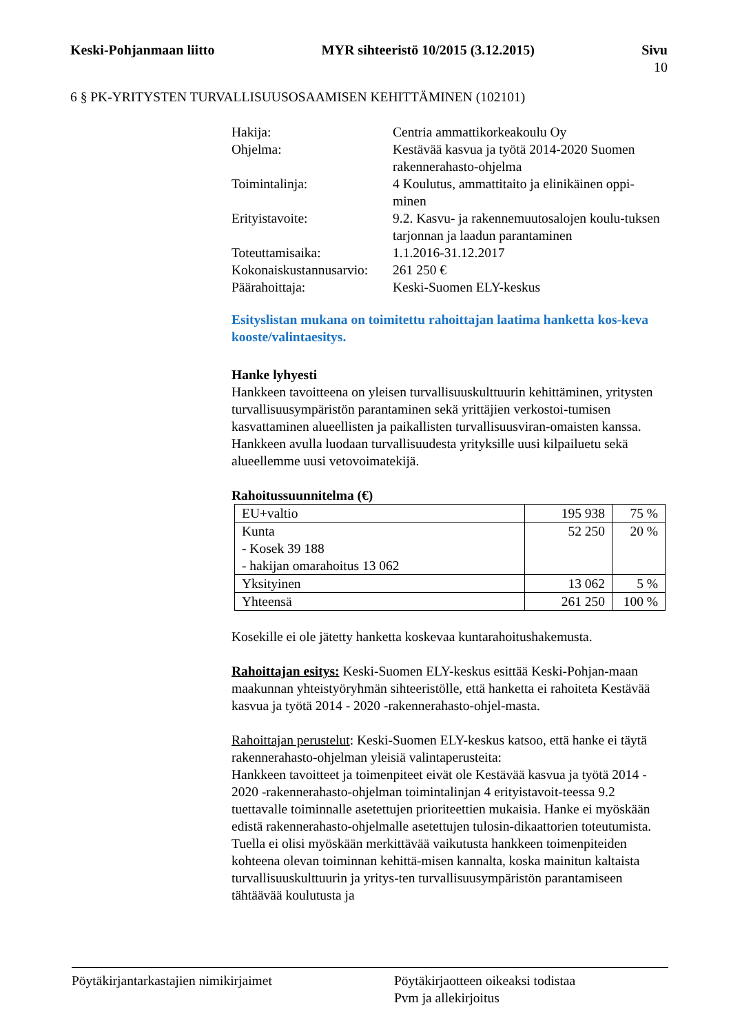Keski-Pohjanmaan liitto MYR sihteeristö 10/2015 (3.12.2015) Sivu
10
6 § PK-YRITYSTEN TURVALLISUUSOSAAMISEN KEHITTÄMINEN (102101)
| Hakija: | Centria ammattikorkeakoulu Oy |
| Ohjelma: | Kestävää kasvua ja työtä 2014-2020 Suomen rakennerahasto-ohjelma |
| Toimintalinja: | 4 Koulutus, ammattitaito ja elinikäinen oppi-minen |
| Erityistavoite: | 9.2. Kasvu- ja rakennemuutosalojen koulu-tuksen tarjonnan ja laadun parantaminen |
| Toteuttamisaika: | 1.1.2016-31.12.2017 |
| Kokonaiskustannusarvio: | 261 250 € |
| Päärahoittaja: | Keski-Suomen ELY-keskus |
Esityslistan mukana on toimitettu rahoittajan laatima hanketta kos-keva kooste/valintaesitys.
Hanke lyhyesti
Hankkeen tavoitteena on yleisen turvallisuuskulttuurin kehittäminen, yritysten turvallisuusympäristön parantaminen sekä yrittäjien verkostoi-tumisen kasvattaminen alueellisten ja paikallisten turvallisuusviran-omaisten kanssa. Hankkeen avulla luodaan turvallisuudesta yrityksille uusi kilpailuetu sekä alueellemme uusi vetovoimatekijä.
Rahoitussuunnitelma (€)
| EU+valtio | 195 938 | 75 % |
| Kunta - Kosek 39 188 - hakijan omarahoitus 13 062 | 52 250 | 20 % |
| Yksityinen | 13 062 | 5 % |
| Yhteensä | 261 250 | 100 % |
Kosekille ei ole jätetty hanketta koskevaa kuntarahoitushakemusta.
Rahoittajan esitys: Keski-Suomen ELY-keskus esittää Keski-Pohjan-maan maakunnan yhteistyöryhmän sihteeristölle, että hanketta ei rahoiteta Kestävää kasvua ja työtä 2014 - 2020 -rakennerahasto-ohjel-masta.
Rahoittajan perustelut: Keski-Suomen ELY-keskus katsoo, että hanke ei täytä rakennerahasto-ohjelman yleisiä valintaperusteita:
Hankkeen tavoitteet ja toimenpiteet eivät ole Kestävää kasvua ja työtä 2014 - 2020 -rakennerahasto-ohjelman toimintalinjan 4 erityistavoit-teessa 9.2 tuettavalle toiminnalle asetettujen prioriteettien mukaisia. Hanke ei myöskään edistä rakennerahasto-ohjelmalle asetettujen tulosin-dikaattorien toteutumista. Tuella ei olisi myöskään merkittävää vaikutusta hankkeen toimenpiteiden kohteena olevan toiminnan kehittä-misen kannalta, koska mainitun kaltaista turvallisuuskulttuurin ja yritys-ten turvallisuusympäristön parantamiseen tähtäävää koulutusta ja
Pöytäkirjantarkastajien nimikirjaimet Pöytäkirjaotteen oikeaksi todistaa
Pvm ja allekirjoitus